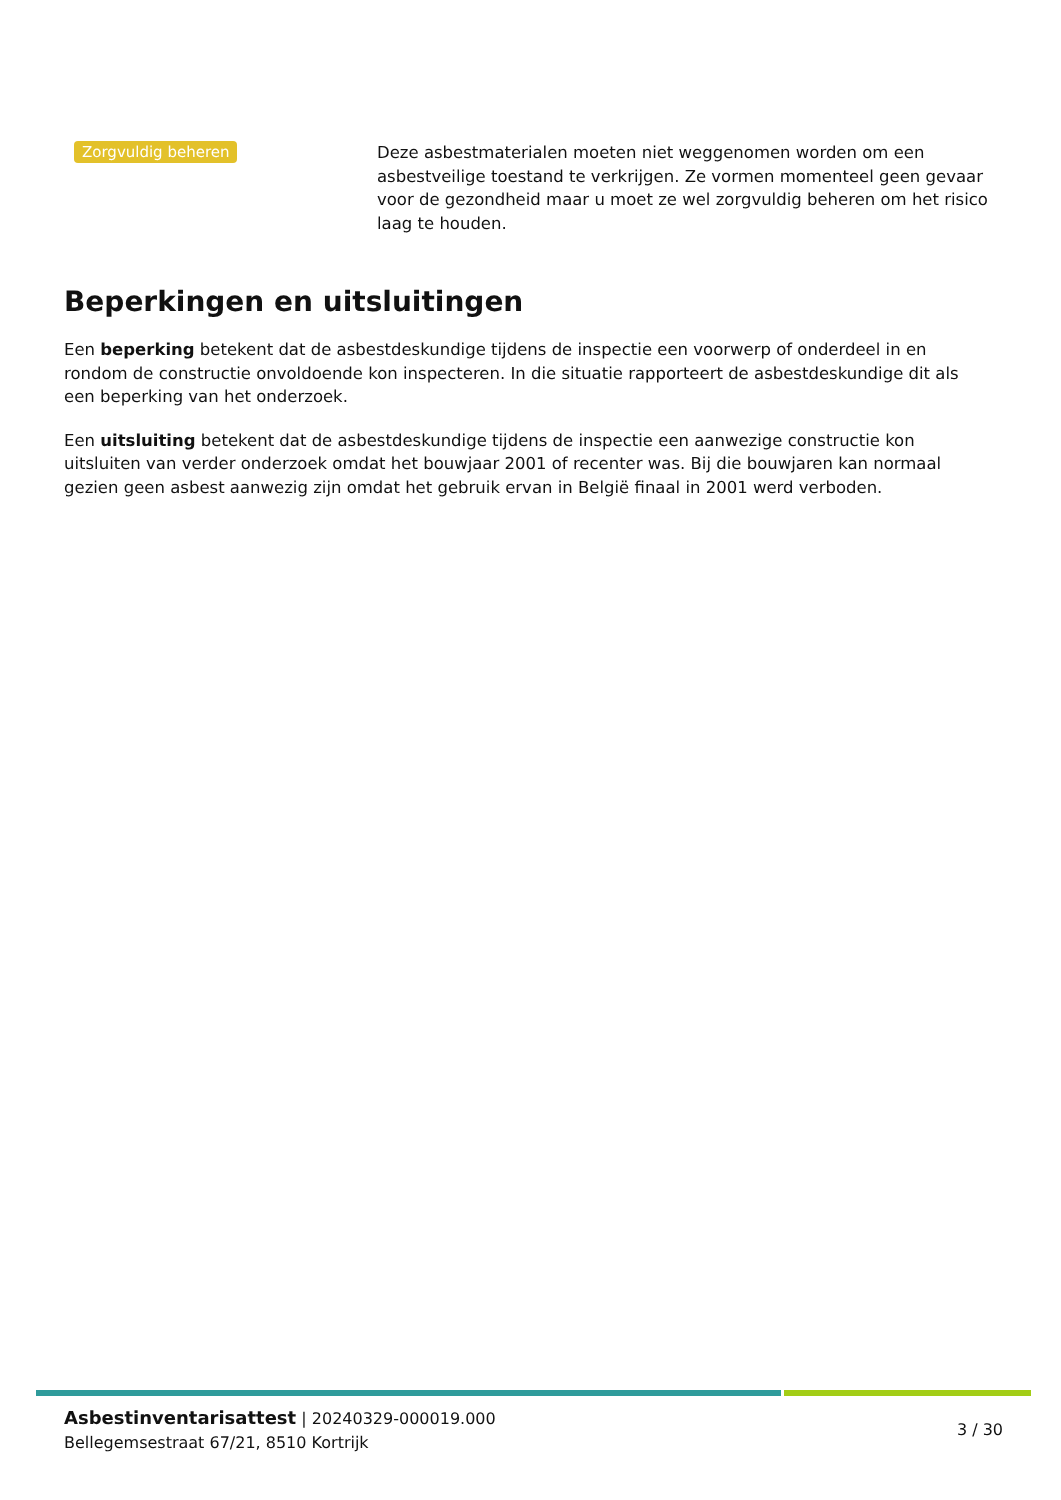Zorgvuldig beheren
Deze asbestmaterialen moeten niet weggenomen worden om een asbestveilige toestand te verkrijgen. Ze vormen momenteel geen gevaar voor de gezondheid maar u moet ze wel zorgvuldig beheren om het risico laag te houden.
Beperkingen en uitsluitingen
Een beperking betekent dat de asbestdeskundige tijdens de inspectie een voorwerp of onderdeel in en rondom de constructie onvoldoende kon inspecteren. In die situatie rapporteert de asbestdeskundige dit als een beperking van het onderzoek.
Een uitsluiting betekent dat de asbestdeskundige tijdens de inspectie een aanwezige constructie kon uitsluiten van verder onderzoek omdat het bouwjaar 2001 of recenter was. Bij die bouwjaren kan normaal gezien geen asbest aanwezig zijn omdat het gebruik ervan in België finaal in 2001 werd verboden.
Asbestinventarisattest | 20240329-000019.000
Bellegemsestraat 67/21, 8510 Kortrijk
3 / 30